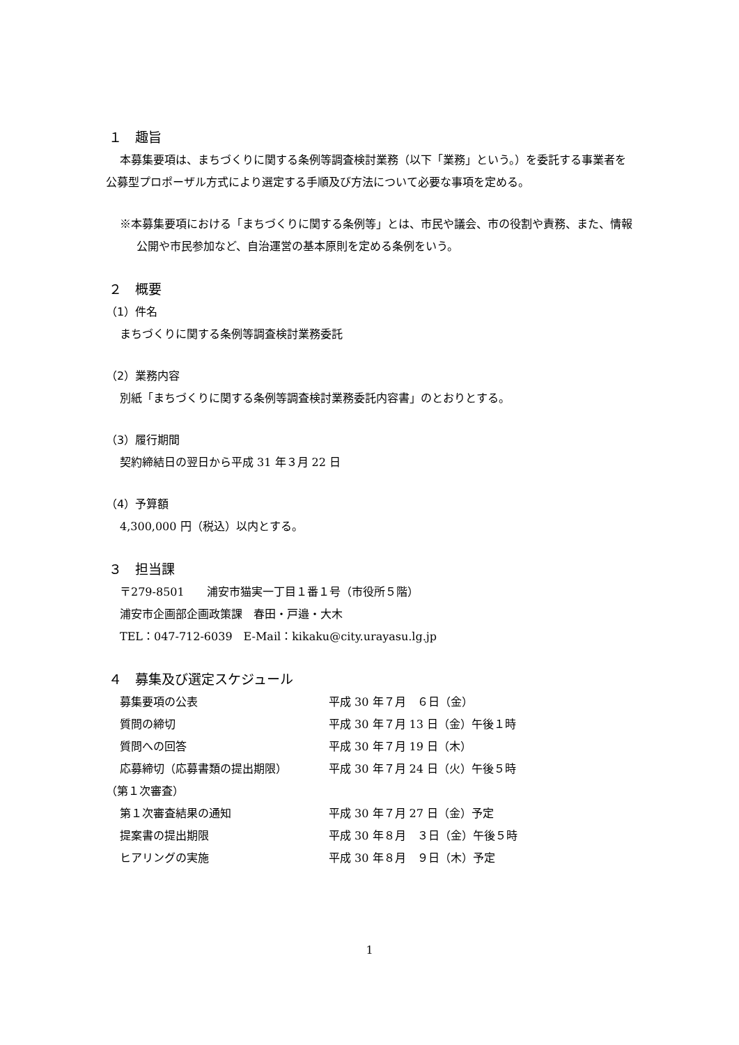１　趣旨
本募集要項は、まちづくりに関する条例等調査検討業務（以下「業務」という。）を委託する事業者を公募型プロポーザル方式により選定する手順及び方法について必要な事項を定める。
※本募集要項における「まちづくりに関する条例等」とは、市民や議会、市の役割や責務、また、情報公開や市民参加など、自治運営の基本原則を定める条例をいう。
２　概要
（1）件名
まちづくりに関する条例等調査検討業務委託
（2）業務内容
別紙「まちづくりに関する条例等調査検討業務委託内容書」のとおりとする。
（3）履行期間
契約締結日の翌日から平成 31 年３月 22 日
（4）予算額
4,300,000 円（税込）以内とする。
３　担当課
〒279-8501　　浦安市猫実一丁目１番１号（市役所５階）
浦安市企画部企画政策課　春田・戸邉・大木
TEL：047-712-6039　E-Mail：kikaku@city.urayasu.lg.jp
４　募集及び選定スケジュール
| 募集要項の公表 | 平成 30 年７月 ６日（金） |
| 質問の締切 | 平成 30 年７月 13 日（金）午後１時 |
| 質問への回答 | 平成 30 年７月 19 日（木） |
| 応募締切（応募書類の提出期限） | 平成 30 年７月 24 日（火）午後５時 |
| （第１次審査） | |
| 第１次審査結果の通知 | 平成 30 年７月 27 日（金）予定 |
| 提案書の提出期限 | 平成 30 年８月 ３日（金）午後５時 |
| ヒアリングの実施 | 平成 30 年８月 ９日（木）予定 |
1